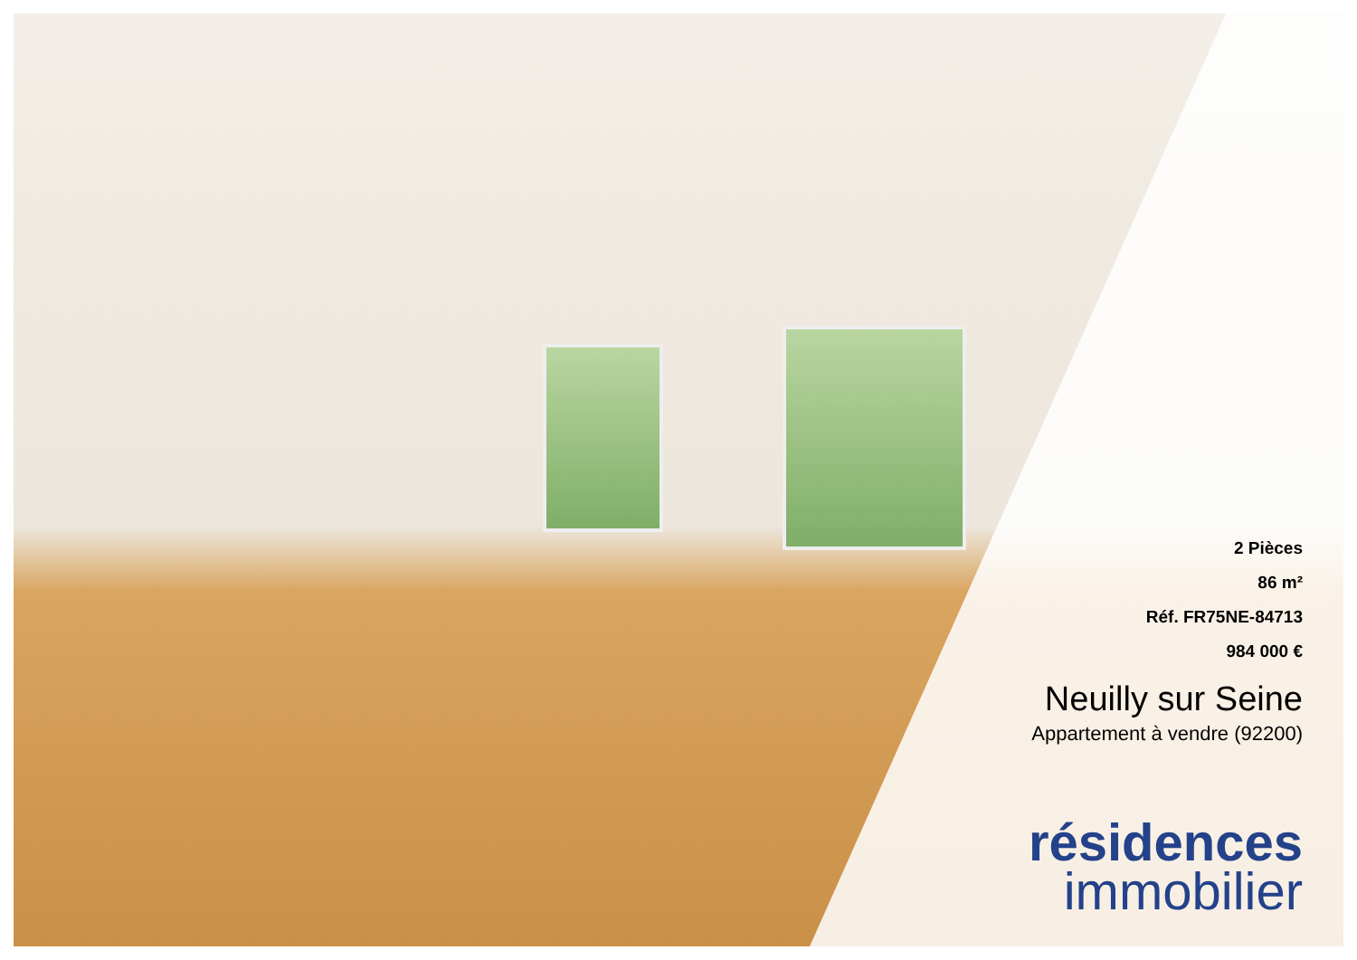2 Pièces
86 m²
Réf. FR75NE-84713
984 000 €
Neuilly sur Seine
Appartement à vendre (92200)
résidences
immobilier